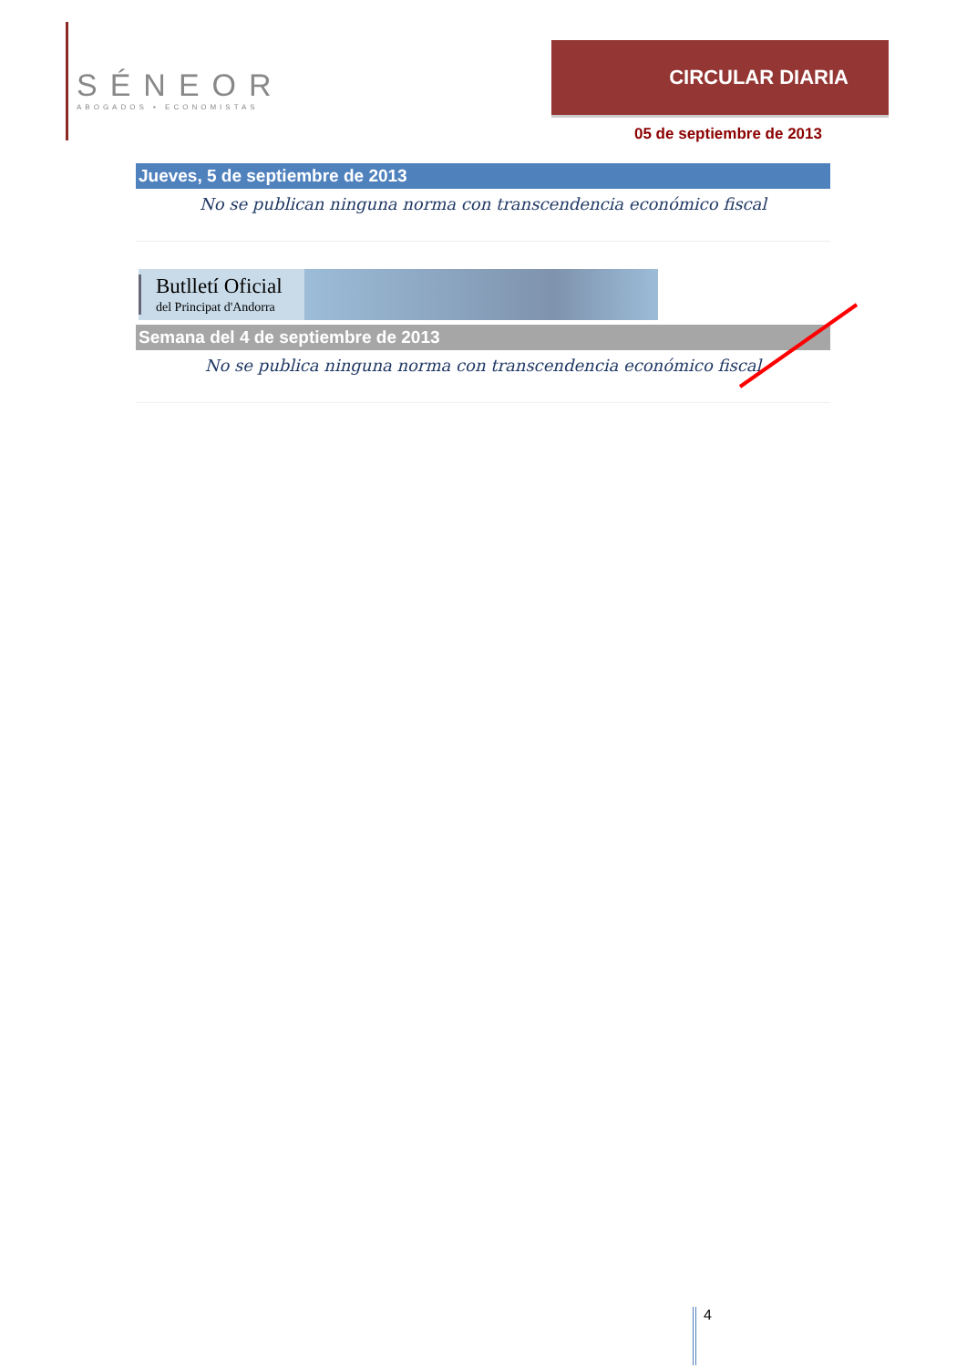SÉNEOR
ABOGADOS ▪ ECONOMISTAS
CIRCULAR DIARIA
05 de septiembre de 2013
Jueves, 5 de septiembre de 2013
No se publican ninguna norma con transcendencia económico fiscal
Butlletí Oficial
del Principat d'Andorra
Semana del 4 de septiembre de 2013
No se publica ninguna norma con transcendencia económico fiscal
4